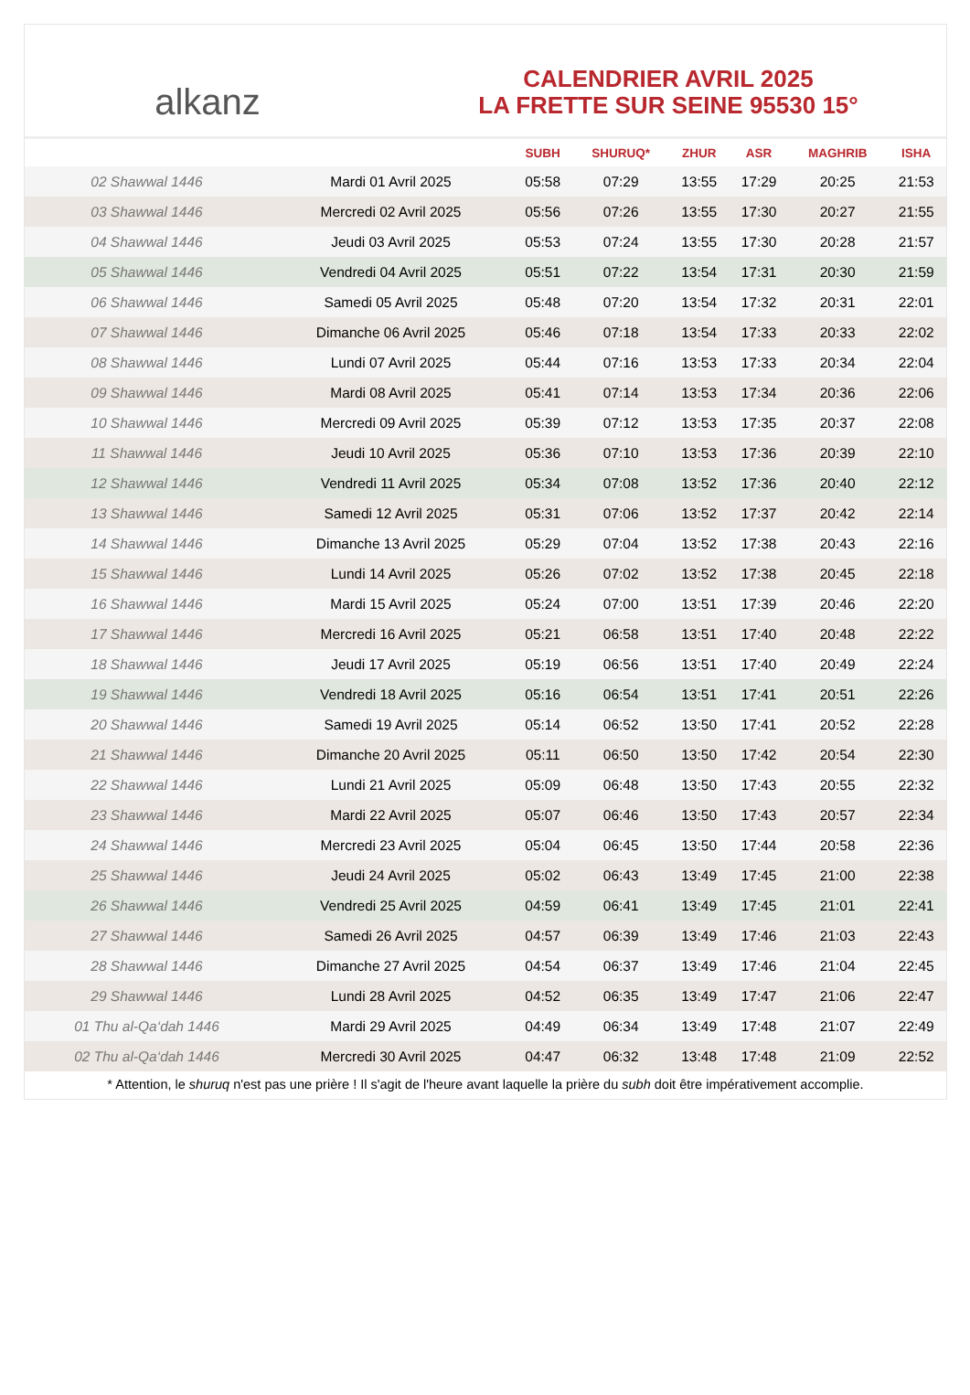alkanz
CALENDRIER AVRIL 2025
LA FRETTE SUR SEINE 95530 15°
| | | SUBH | SHURUQ* | ZHUR | ASR | MAGHRIB | ISHA |
| --- | --- | --- | --- | --- | --- | --- | --- |
| 02 Shawwal 1446 | Mardi 01 Avril 2025 | 05:58 | 07:29 | 13:55 | 17:29 | 20:25 | 21:53 |
| 03 Shawwal 1446 | Mercredi 02 Avril 2025 | 05:56 | 07:26 | 13:55 | 17:30 | 20:27 | 21:55 |
| 04 Shawwal 1446 | Jeudi 03 Avril 2025 | 05:53 | 07:24 | 13:55 | 17:30 | 20:28 | 21:57 |
| 05 Shawwal 1446 | Vendredi 04 Avril 2025 | 05:51 | 07:22 | 13:54 | 17:31 | 20:30 | 21:59 |
| 06 Shawwal 1446 | Samedi 05 Avril 2025 | 05:48 | 07:20 | 13:54 | 17:32 | 20:31 | 22:01 |
| 07 Shawwal 1446 | Dimanche 06 Avril 2025 | 05:46 | 07:18 | 13:54 | 17:33 | 20:33 | 22:02 |
| 08 Shawwal 1446 | Lundi 07 Avril 2025 | 05:44 | 07:16 | 13:53 | 17:33 | 20:34 | 22:04 |
| 09 Shawwal 1446 | Mardi 08 Avril 2025 | 05:41 | 07:14 | 13:53 | 17:34 | 20:36 | 22:06 |
| 10 Shawwal 1446 | Mercredi 09 Avril 2025 | 05:39 | 07:12 | 13:53 | 17:35 | 20:37 | 22:08 |
| 11 Shawwal 1446 | Jeudi 10 Avril 2025 | 05:36 | 07:10 | 13:53 | 17:36 | 20:39 | 22:10 |
| 12 Shawwal 1446 | Vendredi 11 Avril 2025 | 05:34 | 07:08 | 13:52 | 17:36 | 20:40 | 22:12 |
| 13 Shawwal 1446 | Samedi 12 Avril 2025 | 05:31 | 07:06 | 13:52 | 17:37 | 20:42 | 22:14 |
| 14 Shawwal 1446 | Dimanche 13 Avril 2025 | 05:29 | 07:04 | 13:52 | 17:38 | 20:43 | 22:16 |
| 15 Shawwal 1446 | Lundi 14 Avril 2025 | 05:26 | 07:02 | 13:52 | 17:38 | 20:45 | 22:18 |
| 16 Shawwal 1446 | Mardi 15 Avril 2025 | 05:24 | 07:00 | 13:51 | 17:39 | 20:46 | 22:20 |
| 17 Shawwal 1446 | Mercredi 16 Avril 2025 | 05:21 | 06:58 | 13:51 | 17:40 | 20:48 | 22:22 |
| 18 Shawwal 1446 | Jeudi 17 Avril 2025 | 05:19 | 06:56 | 13:51 | 17:40 | 20:49 | 22:24 |
| 19 Shawwal 1446 | Vendredi 18 Avril 2025 | 05:16 | 06:54 | 13:51 | 17:41 | 20:51 | 22:26 |
| 20 Shawwal 1446 | Samedi 19 Avril 2025 | 05:14 | 06:52 | 13:50 | 17:41 | 20:52 | 22:28 |
| 21 Shawwal 1446 | Dimanche 20 Avril 2025 | 05:11 | 06:50 | 13:50 | 17:42 | 20:54 | 22:30 |
| 22 Shawwal 1446 | Lundi 21 Avril 2025 | 05:09 | 06:48 | 13:50 | 17:43 | 20:55 | 22:32 |
| 23 Shawwal 1446 | Mardi 22 Avril 2025 | 05:07 | 06:46 | 13:50 | 17:43 | 20:57 | 22:34 |
| 24 Shawwal 1446 | Mercredi 23 Avril 2025 | 05:04 | 06:45 | 13:50 | 17:44 | 20:58 | 22:36 |
| 25 Shawwal 1446 | Jeudi 24 Avril 2025 | 05:02 | 06:43 | 13:49 | 17:45 | 21:00 | 22:38 |
| 26 Shawwal 1446 | Vendredi 25 Avril 2025 | 04:59 | 06:41 | 13:49 | 17:45 | 21:01 | 22:41 |
| 27 Shawwal 1446 | Samedi 26 Avril 2025 | 04:57 | 06:39 | 13:49 | 17:46 | 21:03 | 22:43 |
| 28 Shawwal 1446 | Dimanche 27 Avril 2025 | 04:54 | 06:37 | 13:49 | 17:46 | 21:04 | 22:45 |
| 29 Shawwal 1446 | Lundi 28 Avril 2025 | 04:52 | 06:35 | 13:49 | 17:47 | 21:06 | 22:47 |
| 01 Thu al-Qa‘dah 1446 | Mardi 29 Avril 2025 | 04:49 | 06:34 | 13:49 | 17:48 | 21:07 | 22:49 |
| 02 Thu al-Qa‘dah 1446 | Mercredi 30 Avril 2025 | 04:47 | 06:32 | 13:48 | 17:48 | 21:09 | 22:52 |
* Attention, le shuruq n'est pas une prière ! Il s'agit de l'heure avant laquelle la prière du subh doit être impérativement accomplie.